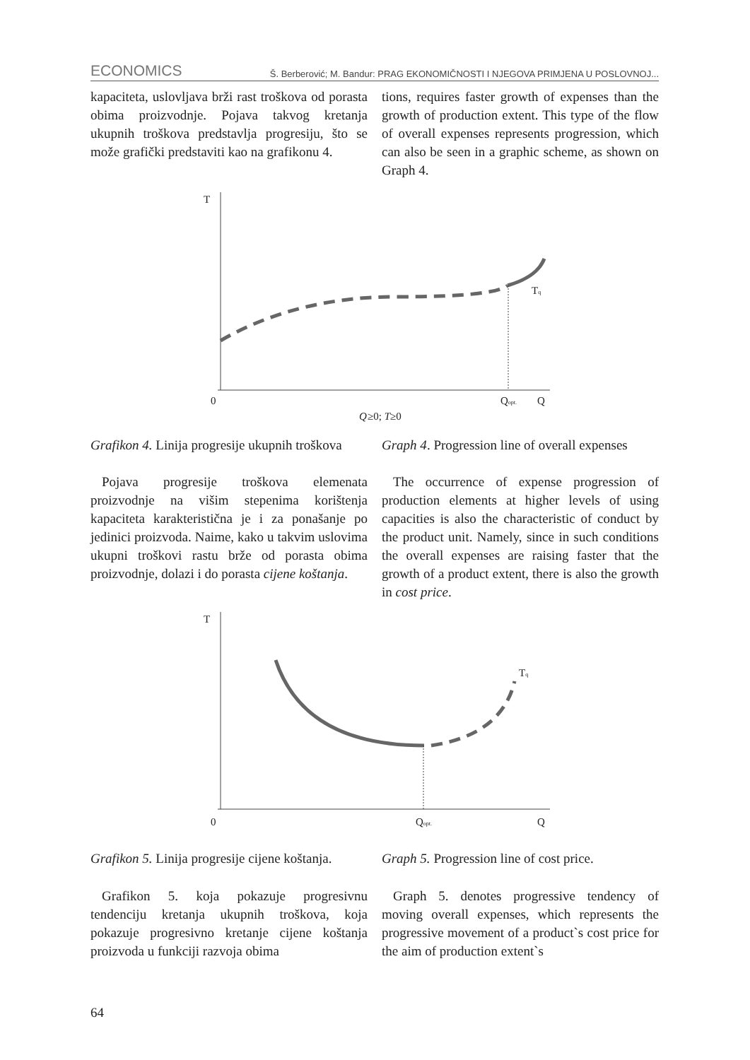ECONOMICS Š. Berberović; M. Bandur: PRAG EKONOMIČNOSTI I NJEGOVA PRIMJENA U POSLOVNOJ...
kapaciteta, uslovljava brži rast troškova od porasta obima proizvodnje. Pojava takvog kretanja ukupnih troškova predstavlja progresiju, što se može grafički predstaviti kao na grafikonu 4.
tions, requires faster growth of expenses than the growth of production extent. This type of the flow of overall expenses represents progression, which can also be seen in a graphic scheme, as shown on Graph 4.
T
0
Qopt.
Q
Q
≥0; T≥0
Tq
T
0
Qopt.
Q
Tq
Grafikon 4. Linija progresije ukupnih troškova
Graph 4. Progression line of overall expenses
Pojava progresije troškova elemenata proizvodnje na višim stepenima korištenja kapaciteta karakteristična je i za ponašanje po jedinici proizvoda. Naime, kako u takvim uslovima ukupni troškovi rastu brže od porasta obima proizvodnje, dolazi i do porasta cijene koštanja.
The occurrence of expense progression of production elements at higher levels of using capacities is also the characteristic of conduct by the product unit. Namely, since in such conditions the overall expenses are raising faster that the growth of a product extent, there is also the growth in cost price.
Grafikon 5. Linija progresije cijene koštanja.
Graph 5. Progression line of cost price.
Grafikon 5. koja pokazuje progresivnu tendenciju kretanja ukupnih troškova, koja pokazuje progresivno kretanje cijene koštanja proizvoda u funkciji razvoja obima
Graph 5. denotes progressive tendency of moving overall expenses, which represents the progressive movement of a product`s cost price for the aim of production extent`s
64